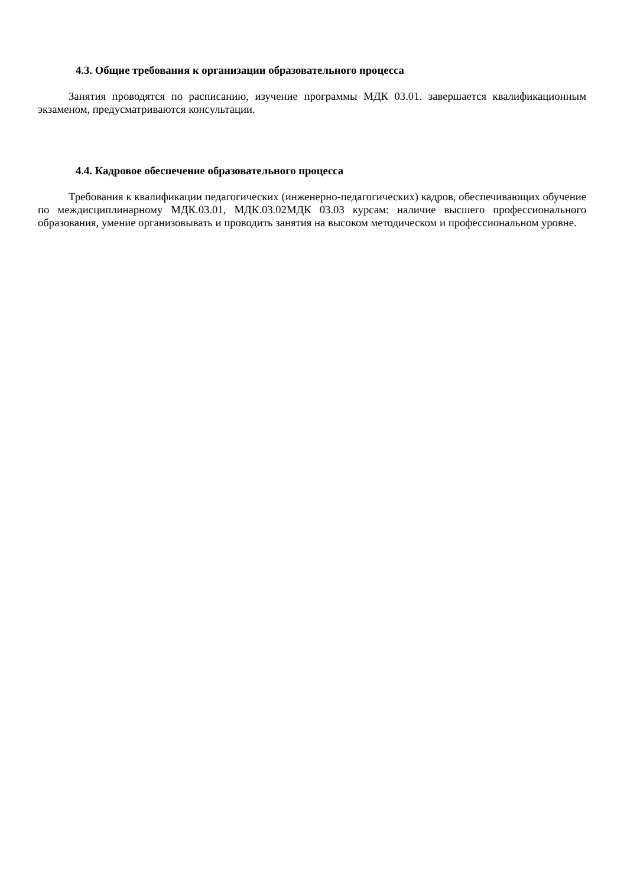4.3. Общие требования к организации образовательного процесса
Занятия проводятся по расписанию, изучение программы МДК 03.01. завершается квалификационным экзаменом, предусматриваются консультации.
4.4. Кадровое обеспечение образовательного процесса
Требования к квалификации педагогических (инженерно-педагогических) кадров, обеспечивающих обучение по междисциплинарному МДК.03.01, МДК.03.02МДК 03.03 курсам: наличие высшего профессионального образования, умение организовывать и проводить занятия на высоком методическом и профессиональном уровне.